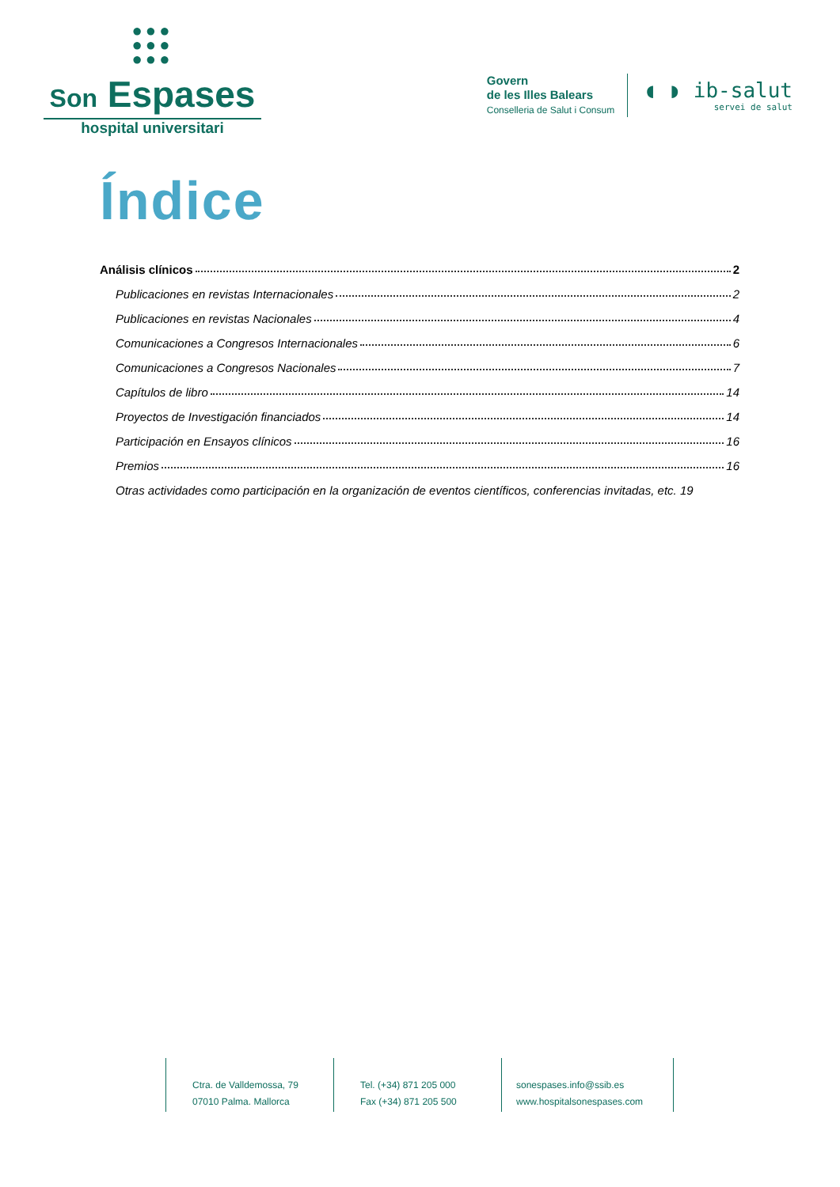●●●
●●●
●●●
Son Espases
hospital universitari
Govern
de les Illes Balears
Conselleria de Salut i Consum
◖ ◗ ib-salut
servei de salut
Índice
Análisis clínicos 2
Publicaciones en revistas Internacionales 2
Publicaciones en revistas Nacionales 4
Comunicaciones a Congresos Internacionales 6
Comunicaciones a Congresos Nacionales 7
Capítulos de libro 14
Proyectos de Investigación financiados 14
Participación en Ensayos clínicos 16
Premios 16
Otras actividades como participación en la organización de eventos científicos, conferencias invitadas, etc. 19
Ctra. de Valldemossa, 79
07010 Palma. Mallorca
Tel. (+34) 871 205 000
Fax (+34) 871 205 500
sonespases.info@ssib.es
www.hospitalsonespases.com